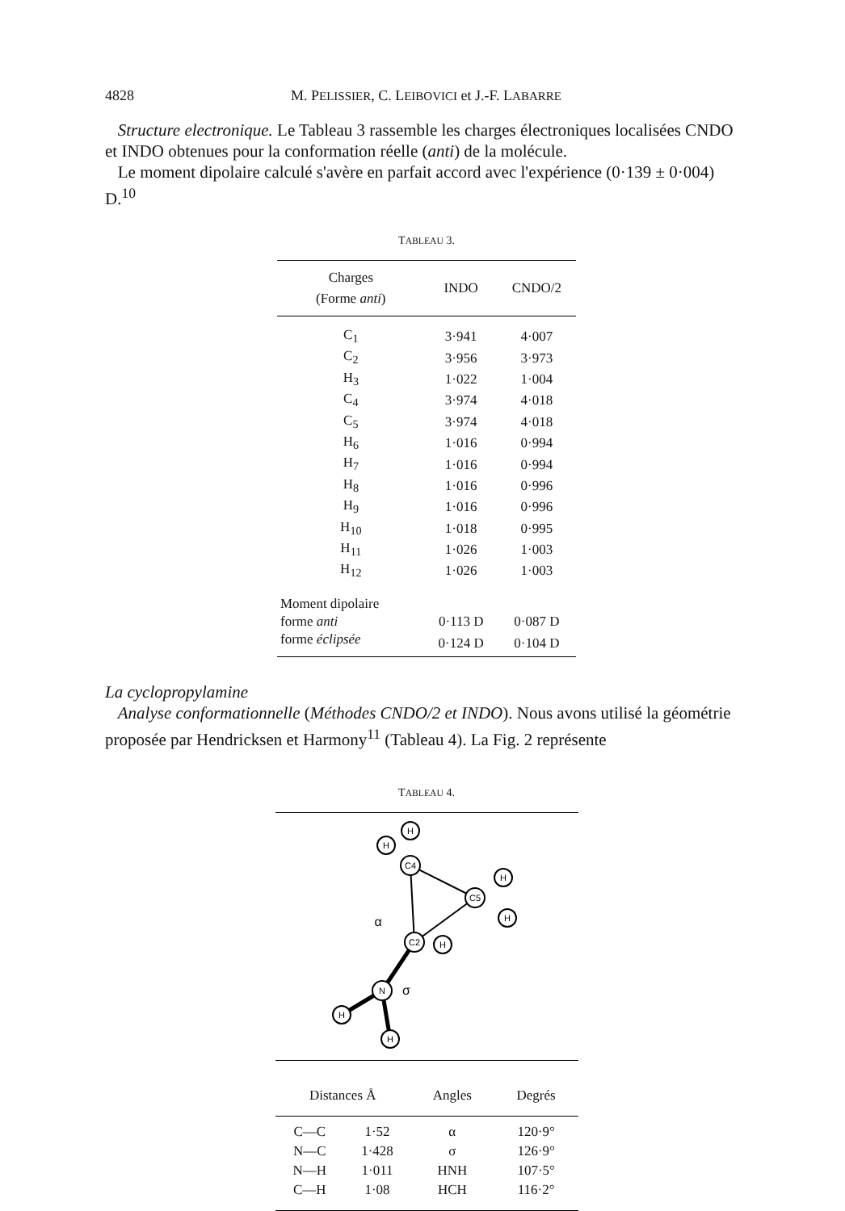4828 M. PELISSIER, C. LEIBOVICI et J.-F. LABARRE
Structure electronique. Le Tableau 3 rassemble les charges électroniques localisées CNDO et INDO obtenues pour la conformation réelle (anti) de la molécule.
Le moment dipolaire calculé s'avère en parfait accord avec l'expérience (0·139 ± 0·004) D.<sup>10</sup>
TABLEAU 3.
| Charges (Forme anti ) | INDO | CNDO/2 |
| --- | --- | --- |
| C<sub>1</sub> | 3·941 | 4·007 |
| C<sub>2</sub> | 3·956 | 3·973 |
| H<sub>3</sub> | 1·022 | 1·004 |
| C<sub>4</sub> | 3·974 | 4·018 |
| C<sub>5</sub> | 3·974 | 4·018 |
| H<sub>6</sub> | 1·016 | 0·994 |
| H<sub>7</sub> | 1·016 | 0·994 |
| H<sub>8</sub> | 1·016 | 0·996 |
| H<sub>9</sub> | 1·016 | 0·996 |
| H<sub>10</sub> | 1·018 | 0·995 |
| H<sub>11</sub> | 1·026 | 1·003 |
| H<sub>12</sub> | 1·026 | 1·003 |
| Moment dipolaire | | |
| forme anti | 0·113 D | 0·087 D |
| forme éclipsée | 0·124 D | 0·104 D |
La cyclopropylamine
Analyse conformationnelle (Méthodes CNDO/2 et INDO). Nous avons utilisé la géométrie proposée par Hendricksen et Harmony<sup>11</sup> (Tableau 4). La Fig. 2 représente
TABLEAU 4.
C4
C5
C2
N
H
H
H
H
H
H
H
α
σ
| Distances Å | | Angles | Degrés |
| --- | --- | --- | --- |
| C—C | 1·52 | α | 120·9° |
| N—C | 1·428 | σ | 126·9° |
| N—H | 1·011 | HNH | 107·5° |
| C—H | 1·08 | HCH | 116·2° |